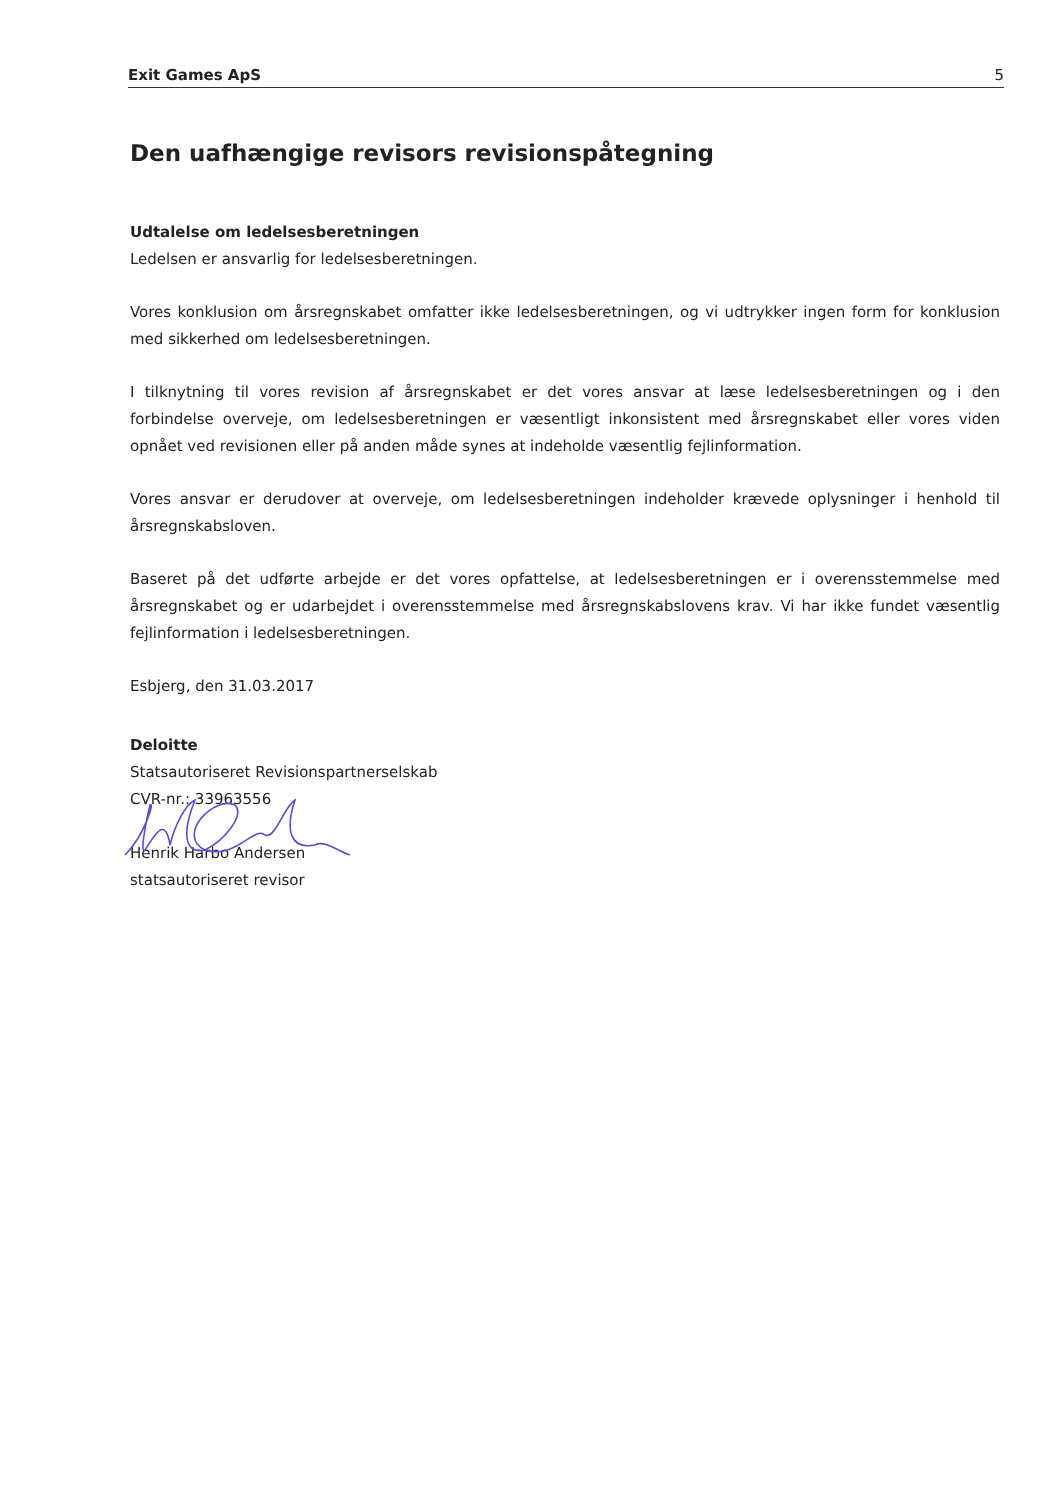Exit Games ApS 5
Den uafhængige revisors revisionspåtegning
Udtalelse om ledelsesberetningen
Ledelsen er ansvarlig for ledelsesberetningen.
Vores konklusion om årsregnskabet omfatter ikke ledelsesberetningen, og vi udtrykker ingen form for konklusion med sikkerhed om ledelsesberetningen.
I tilknytning til vores revision af årsregnskabet er det vores ansvar at læse ledelsesberetningen og i den forbindelse overveje, om ledelsesberetningen er væsentligt inkonsistent med årsregnskabet eller vores viden opnået ved revisionen eller på anden måde synes at indeholde væsentlig fejlinformation.
Vores ansvar er derudover at overveje, om ledelsesberetningen indeholder krævede oplysninger i henhold til årsregnskabsloven.
Baseret på det udførte arbejde er det vores opfattelse, at ledelsesberetningen er i overensstemmelse med årsregnskabet og er udarbejdet i overensstemmelse med årsregnskabslovens krav. Vi har ikke fundet væsentlig fejlinformation i ledelsesberetningen.
Esbjerg, den 31.03.2017
Deloitte
Statsautoriseret Revisionspartnerselskab
CVR-nr.: 33963556
Henrik Harbo Andersen
statsautoriseret revisor